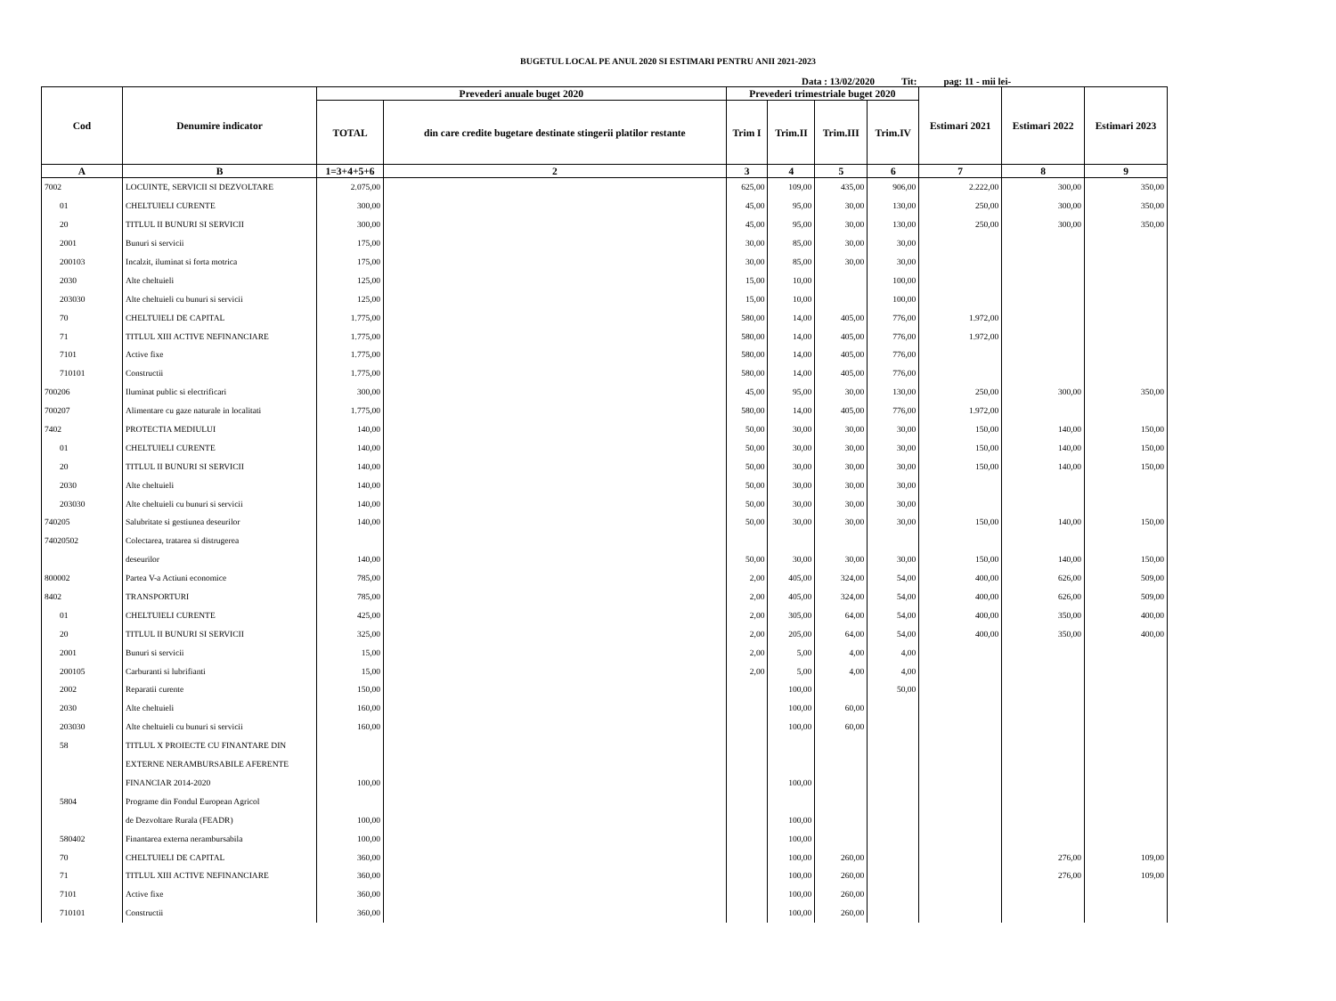BUGETUL LOCAL PE ANUL 2020 SI ESTIMARI PENTRU ANII 2021-2023
Data : 13/02/2020 Tit: pag: 11 - mii lei-
| Cod | Denumire indicator | Prevederi anuale buget 2020 | | Prevederi trimestriale buget 2020 | | | | Estimari 2021 | Estimari 2022 | Estimari 2023 |
| --- | --- | --- | --- | --- | --- | --- | --- | --- | --- | --- |
| | | TOTAL | din care credite bugetare destinate stingerii platilor restante | Trim I | Trim.II | Trim.III | Trim.IV | | | |
| A | B | 1=3+4+5+6 | 2 | 3 | 4 | 5 | 6 | 7 | 8 | 9 |
| 7002 | LOCUINTE, SERVICII SI DEZVOLTARE | 2.075,00 | | 625,00 | 109,00 | 435,00 | 906,00 | 2.222,00 | 300,00 | 350,00 |
| 01 | CHELTUIELI CURENTE | 300,00 | | 45,00 | 95,00 | 30,00 | 130,00 | 250,00 | 300,00 | 350,00 |
| 20 | TITLUL II BUNURI SI SERVICII | 300,00 | | 45,00 | 95,00 | 30,00 | 130,00 | 250,00 | 300,00 | 350,00 |
| 2001 | Bunuri si servicii | 175,00 | | 30,00 | 85,00 | 30,00 | 30,00 | | | |
| 200103 | Incalzit, iluminat si forta motrica | 175,00 | | 30,00 | 85,00 | 30,00 | 30,00 | | | |
| 2030 | Alte cheltuieli | 125,00 | | 15,00 | 10,00 | | 100,00 | | | |
| 203030 | Alte cheltuieli cu bunuri si servicii | 125,00 | | 15,00 | 10,00 | | 100,00 | | | |
| 70 | CHELTUIELI DE CAPITAL | 1.775,00 | | 580,00 | 14,00 | 405,00 | 776,00 | 1.972,00 | | |
| 71 | TITLUL XIII ACTIVE NEFINANCIARE | 1.775,00 | | 580,00 | 14,00 | 405,00 | 776,00 | 1.972,00 | | |
| 7101 | Active fixe | 1.775,00 | | 580,00 | 14,00 | 405,00 | 776,00 | | | |
| 710101 | Constructii | 1.775,00 | | 580,00 | 14,00 | 405,00 | 776,00 | | | |
| 700206 | Iluminat public si electrificari | 300,00 | | 45,00 | 95,00 | 30,00 | 130,00 | 250,00 | 300,00 | 350,00 |
| 700207 | Alimentare cu gaze naturale in localitati | 1.775,00 | | 580,00 | 14,00 | 405,00 | 776,00 | 1.972,00 | | |
| 7402 | PROTECTIA MEDIULUI | 140,00 | | 50,00 | 30,00 | 30,00 | 30,00 | 150,00 | 140,00 | 150,00 |
| 01 | CHELTUIELI CURENTE | 140,00 | | 50,00 | 30,00 | 30,00 | 30,00 | 150,00 | 140,00 | 150,00 |
| 20 | TITLUL II BUNURI SI SERVICII | 140,00 | | 50,00 | 30,00 | 30,00 | 30,00 | 150,00 | 140,00 | 150,00 |
| 2030 | Alte cheltuieli | 140,00 | | 50,00 | 30,00 | 30,00 | 30,00 | | | |
| 203030 | Alte cheltuieli cu bunuri si servicii | 140,00 | | 50,00 | 30,00 | 30,00 | 30,00 | | | |
| 740205 | Salubritate si gestiunea deseurilor | 140,00 | | 50,00 | 30,00 | 30,00 | 30,00 | 150,00 | 140,00 | 150,00 |
| 74020502 | Colectarea, tratarea si distrugerea | | | | | | | | | |
| | deseurilor | 140,00 | | 50,00 | 30,00 | 30,00 | 30,00 | 150,00 | 140,00 | 150,00 |
| 800002 | Partea V-a Actiuni economice | 785,00 | | 2,00 | 405,00 | 324,00 | 54,00 | 400,00 | 626,00 | 509,00 |
| 8402 | TRANSPORTURI | 785,00 | | 2,00 | 405,00 | 324,00 | 54,00 | 400,00 | 626,00 | 509,00 |
| 01 | CHELTUIELI CURENTE | 425,00 | | 2,00 | 305,00 | 64,00 | 54,00 | 400,00 | 350,00 | 400,00 |
| 20 | TITLUL II BUNURI SI SERVICII | 325,00 | | 2,00 | 205,00 | 64,00 | 54,00 | 400,00 | 350,00 | 400,00 |
| 2001 | Bunuri si servicii | 15,00 | | 2,00 | 5,00 | 4,00 | 4,00 | | | |
| 200105 | Carburanti si lubrifianti | 15,00 | | 2,00 | 5,00 | 4,00 | 4,00 | | | |
| 2002 | Reparatii curente | 150,00 | | | 100,00 | | 50,00 | | | |
| 2030 | Alte cheltuieli | 160,00 | | | 100,00 | 60,00 | | | | |
| 203030 | Alte cheltuieli cu bunuri si servicii | 160,00 | | | 100,00 | 60,00 | | | | |
| 58 | TITLUL X PROIECTE CU FINANTARE DIN | | | | | | | | | |
| | EXTERNE NERAMBURSABILE AFERENTE | | | | | | | | | |
| | FINANCIAR 2014-2020 | 100,00 | | | 100,00 | | | | | |
| 5804 | Programe din Fondul European Agricol | | | | | | | | | |
| | de Dezvoltare Rurala (FEADR) | 100,00 | | | 100,00 | | | | | |
| 580402 | Finantarea externa nerambursabila | 100,00 | | | 100,00 | | | | | |
| 70 | CHELTUIELI DE CAPITAL | 360,00 | | | 100,00 | 260,00 | | | 276,00 | 109,00 |
| 71 | TITLUL XIII ACTIVE NEFINANCIARE | 360,00 | | | 100,00 | 260,00 | | | 276,00 | 109,00 |
| 7101 | Active fixe | 360,00 | | | 100,00 | 260,00 | | | | |
| 710101 | Constructii | 360,00 | | | 100,00 | 260,00 | | | | |